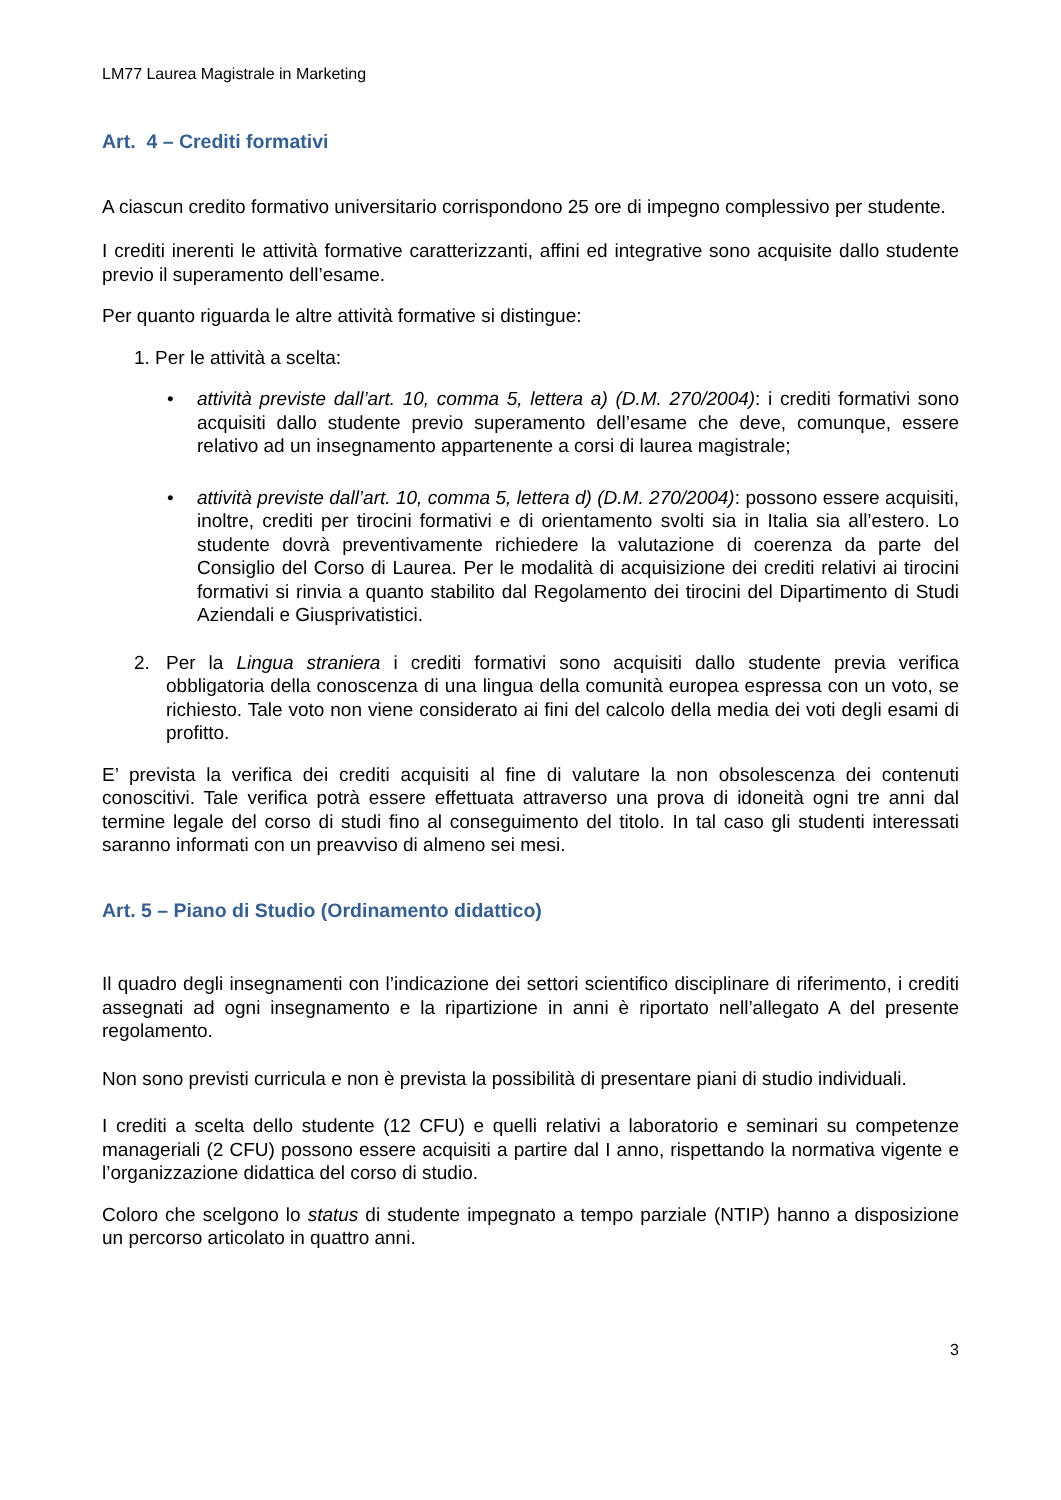LM77 Laurea Magistrale in Marketing
Art. 4 – Crediti formativi
A ciascun credito formativo universitario corrispondono 25 ore di impegno complessivo per studente.
I crediti inerenti le attività formative caratterizzanti, affini ed integrative sono acquisite dallo studente previo il superamento dell’esame.
Per quanto riguarda le altre attività formative si distingue:
1. Per le attività a scelta:
• attività previste dall’art. 10, comma 5, lettera a) (D.M. 270/2004): i crediti formativi sono acquisiti dallo studente previo superamento dell’esame che deve, comunque, essere relativo ad un insegnamento appartenente a corsi di laurea magistrale;
• attività previste dall’art. 10, comma 5, lettera d) (D.M. 270/2004): possono essere acquisiti, inoltre, crediti per tirocini formativi e di orientamento svolti sia in Italia sia all’estero. Lo studente dovrà preventivamente richiedere la valutazione di coerenza da parte del Consiglio del Corso di Laurea. Per le modalità di acquisizione dei crediti relativi ai tirocini formativi si rinvia a quanto stabilito dal Regolamento dei tirocini del Dipartimento di Studi Aziendali e Giusprivatistici.
2. Per la Lingua straniera i crediti formativi sono acquisiti dallo studente previa verifica obbligatoria della conoscenza di una lingua della comunità europea espressa con un voto, se richiesto. Tale voto non viene considerato ai fini del calcolo della media dei voti degli esami di profitto.
E’ prevista la verifica dei crediti acquisiti al fine di valutare la non obsolescenza dei contenuti conoscitivi. Tale verifica potrà essere effettuata attraverso una prova di idoneità ogni tre anni dal termine legale del corso di studi fino al conseguimento del titolo. In tal caso gli studenti interessati saranno informati con un preavviso di almeno sei mesi.
Art. 5 – Piano di Studio (Ordinamento didattico)
Il quadro degli insegnamenti con l’indicazione dei settori scientifico disciplinare di riferimento, i crediti assegnati ad ogni insegnamento e la ripartizione in anni è riportato nell’allegato A del presente regolamento.
Non sono previsti curricula e non è prevista la possibilità di presentare piani di studio individuali.
I crediti a scelta dello studente (12 CFU) e quelli relativi a laboratorio e seminari su competenze manageriali (2 CFU) possono essere acquisiti a partire dal I anno, rispettando la normativa vigente e l’organizzazione didattica del corso di studio.
Coloro che scelgono lo status di studente impegnato a tempo parziale (NTIP) hanno a disposizione un percorso articolato in quattro anni.
3